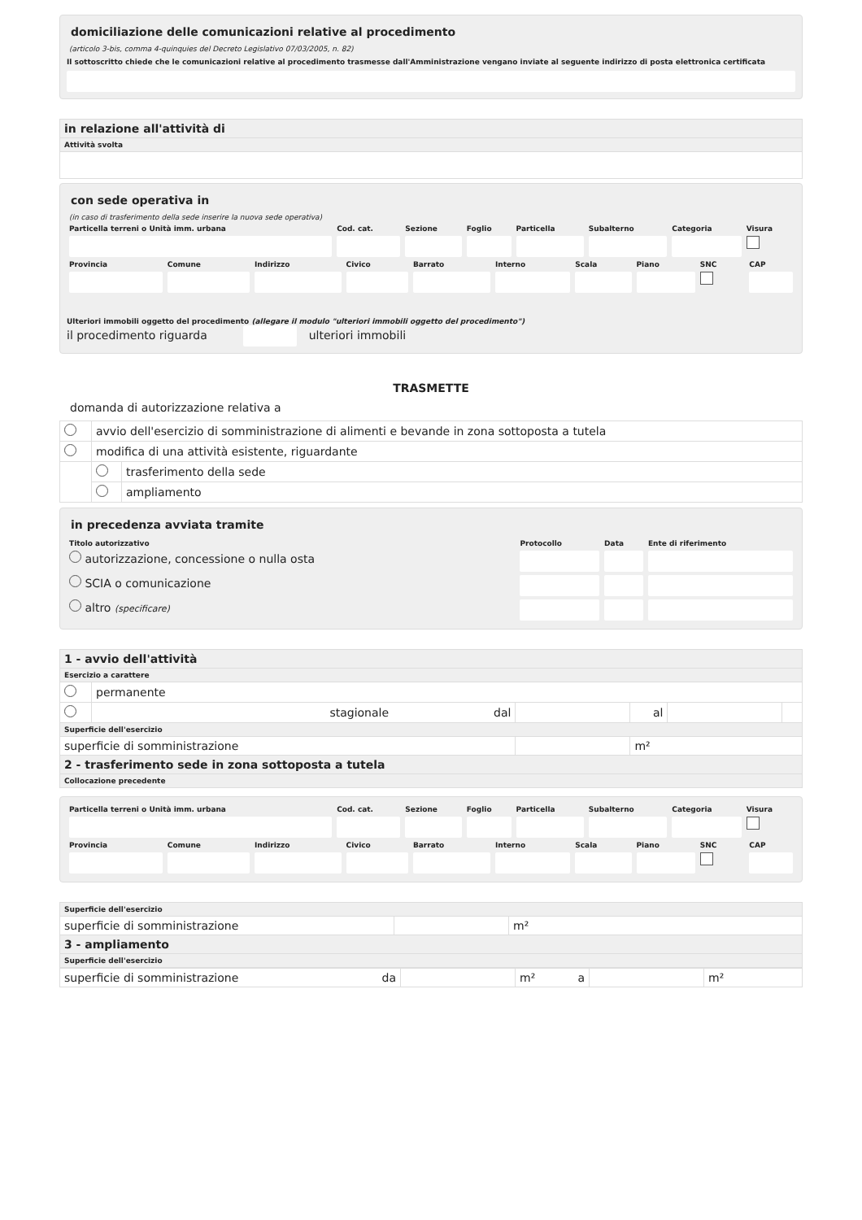domiciliazione delle comunicazioni relative al procedimento
(articolo 3-bis, comma 4-quinquies del Decreto Legislativo 07/03/2005, n. 82)
Il sottoscritto chiede che le comunicazioni relative al procedimento trasmesse dall'Amministrazione vengano inviate al seguente indirizzo di posta elettronica certificata
| in relazione all'attività di |
| Attività svolta |
con sede operativa in
(in caso di trasferimento della sede inserire la nuova sede operativa)
| Particella terreni o Unità imm. urbana | Cod. cat. | Sezione | Foglio | Particella | Subalterno | Categoria | Visura |
| Provincia | Comune | Indirizzo | Civico | Barrato | Interno | Scala | Piano | SNC | CAP |
Ulteriori immobili oggetto del procedimento (allegare il modulo "ulteriori immobili oggetto del procedimento")
il procedimento riguarda ulteriori immobili
TRASMETTE
domanda di autorizzazione relativa a
| | avvio dell'esercizio di somministrazione di alimenti e bevande in zona sottoposta a tutela | |
| | modifica di una attività esistente, riguardante | |
| | | trasferimento della sede |
| | | ampliamento |
in precedenza avviata tramite
| Titolo autorizzativo | Protocollo | Data | Ente di riferimento |
| autorizzazione, concessione o nulla osta | | | |
| SCIA o comunicazione | | | |
| altro (specificare) | | | |
| 1 - avvio dell'attività | | | | | |
| Esercizio a carattere | | | | | |
| | permanente | | | | |
| | stagionale dal | | al | | |
| Superficie dell'esercizio | | | | | |
| superficie di somministrazione | | | m² | | |
| 2 - trasferimento sede in zona sottoposta a tutela | | | | | |
| Collocazione precedente | | | | | |
| Particella terreni o Unità imm. urbana | Cod. cat. | Sezione | Foglio | Particella | Subalterno | Categoria | Visura |
| Provincia | Comune | Indirizzo | Civico | Barrato | Interno | Scala | Piano | SNC | CAP |
| Superficie dell'esercizio | | |
| superficie di somministrazione | | m² |
| 3 - ampliamento | | |
| Superficie dell'esercizio | | |
| superficie di somministrazione da | | m² a | | m² |